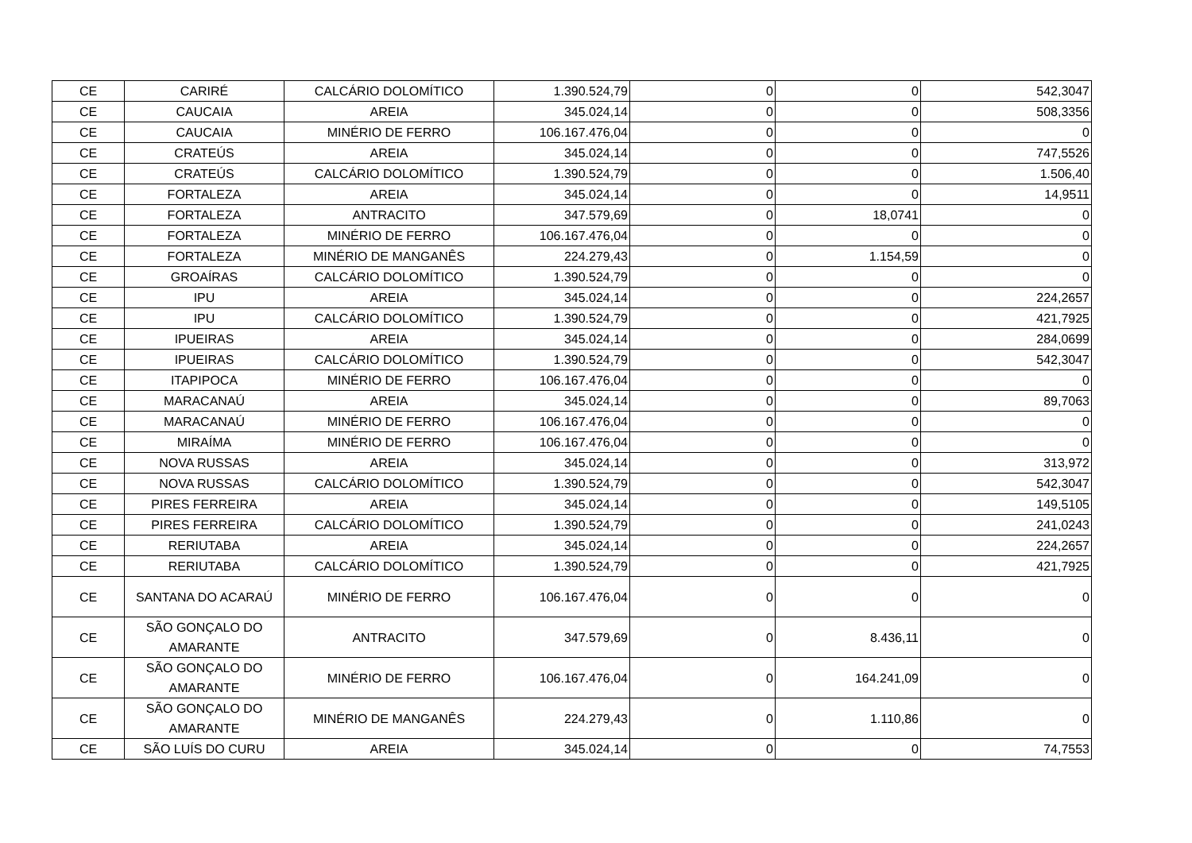| CE | CARIRÉ | CALCÁRIO DOLOMÍTICO | 1.390.524,79 | 0 | 0 | 542,3047 |
| CE | CAUCAIA | AREIA | 345.024,14 | 0 | 0 | 508,3356 |
| CE | CAUCAIA | MINÉRIO DE FERRO | 106.167.476,04 | 0 | 0 | 0 |
| CE | CRATEÚS | AREIA | 345.024,14 | 0 | 0 | 747,5526 |
| CE | CRATEÚS | CALCÁRIO DOLOMÍTICO | 1.390.524,79 | 0 | 0 | 1.506,40 |
| CE | FORTALEZA | AREIA | 345.024,14 | 0 | 0 | 14,9511 |
| CE | FORTALEZA | ANTRACITO | 347.579,69 | 0 | 18,0741 | 0 |
| CE | FORTALEZA | MINÉRIO DE FERRO | 106.167.476,04 | 0 | 0 | 0 |
| CE | FORTALEZA | MINÉRIO DE MANGANÊS | 224.279,43 | 0 | 1.154,59 | 0 |
| CE | GROAÍRAS | CALCÁRIO DOLOMÍTICO | 1.390.524,79 | 0 | 0 | 0 |
| CE | IPU | AREIA | 345.024,14 | 0 | 0 | 224,2657 |
| CE | IPU | CALCÁRIO DOLOMÍTICO | 1.390.524,79 | 0 | 0 | 421,7925 |
| CE | IPUEIRAS | AREIA | 345.024,14 | 0 | 0 | 284,0699 |
| CE | IPUEIRAS | CALCÁRIO DOLOMÍTICO | 1.390.524,79 | 0 | 0 | 542,3047 |
| CE | ITAPIPOCA | MINÉRIO DE FERRO | 106.167.476,04 | 0 | 0 | 0 |
| CE | MARACANAÚ | AREIA | 345.024,14 | 0 | 0 | 89,7063 |
| CE | MARACANAÚ | MINÉRIO DE FERRO | 106.167.476,04 | 0 | 0 | 0 |
| CE | MIRAÍMA | MINÉRIO DE FERRO | 106.167.476,04 | 0 | 0 | 0 |
| CE | NOVA RUSSAS | AREIA | 345.024,14 | 0 | 0 | 313,972 |
| CE | NOVA RUSSAS | CALCÁRIO DOLOMÍTICO | 1.390.524,79 | 0 | 0 | 542,3047 |
| CE | PIRES FERREIRA | AREIA | 345.024,14 | 0 | 0 | 149,5105 |
| CE | PIRES FERREIRA | CALCÁRIO DOLOMÍTICO | 1.390.524,79 | 0 | 0 | 241,0243 |
| CE | RERIUTABA | AREIA | 345.024,14 | 0 | 0 | 224,2657 |
| CE | RERIUTABA | CALCÁRIO DOLOMÍTICO | 1.390.524,79 | 0 | 0 | 421,7925 |
| CE | SANTANA DO ACARAÚ | MINÉRIO DE FERRO | 106.167.476,04 | 0 | 0 | 0 |
| CE | SÃO GONÇALO DO AMARANTE | ANTRACITO | 347.579,69 | 0 | 8.436,11 | 0 |
| CE | SÃO GONÇALO DO AMARANTE | MINÉRIO DE FERRO | 106.167.476,04 | 0 | 164.241,09 | 0 |
| CE | SÃO GONÇALO DO AMARANTE | MINÉRIO DE MANGANÊS | 224.279,43 | 0 | 1.110,86 | 0 |
| CE | SÃO LUÍS DO CURU | AREIA | 345.024,14 | 0 | 0 | 74,7553 |